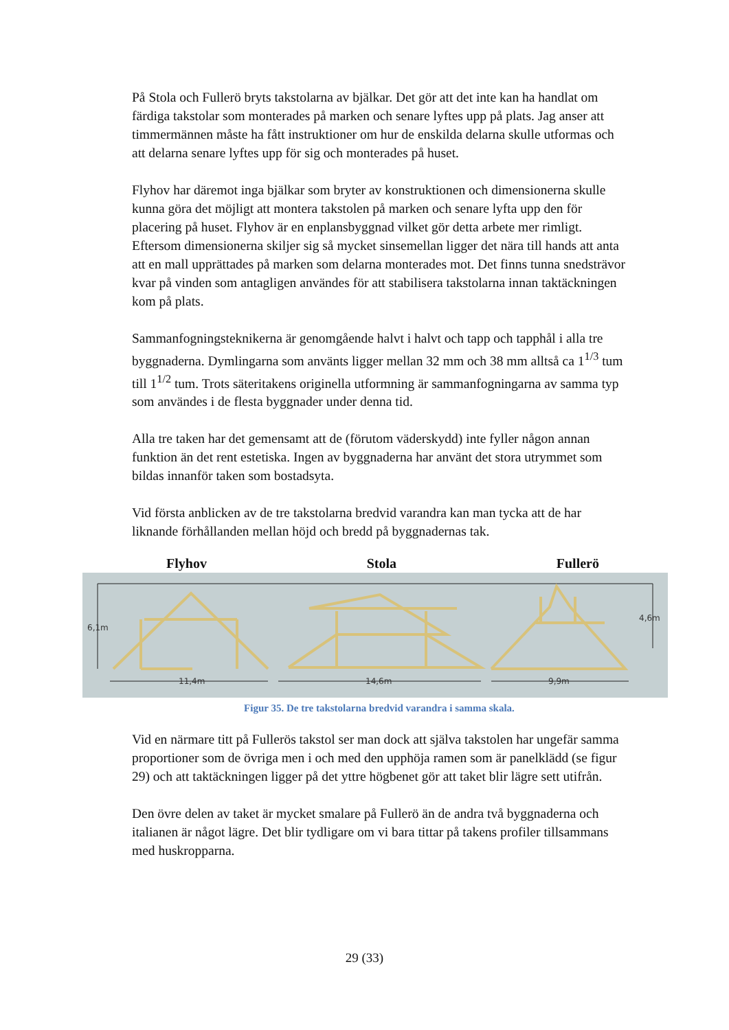På Stola och Fullerö bryts takstolarna av bjälkar. Det gör att det inte kan ha handlat om färdiga takstolar som monterades på marken och senare lyftes upp på plats. Jag anser att timmermännen måste ha fått instruktioner om hur de enskilda delarna skulle utformas och att delarna senare lyftes upp för sig och monterades på huset.
Flyhov har däremot inga bjälkar som bryter av konstruktionen och dimensionerna skulle kunna göra det möjligt att montera takstolen på marken och senare lyfta upp den för placering på huset. Flyhov är en enplansbyggnad vilket gör detta arbete mer rimligt. Eftersom dimensionerna skiljer sig så mycket sinsemellan ligger det nära till hands att anta att en mall upprättades på marken som delarna monterades mot. Det finns tunna snedsträvor kvar på vinden som antagligen användes för att stabilisera takstolarna innan taktäckningen kom på plats.
Sammanfogningsteknikerna är genomgående halvt i halvt och tapp och tapphål i alla tre byggnaderna. Dymlingarna som använts ligger mellan 32 mm och 38 mm alltså ca 1<sup>1/3</sup> tum till 1<sup>1/2</sup> tum. Trots säteritakens originella utformning är sammanfogningarna av samma typ som användes i de flesta byggnader under denna tid.
Alla tre taken har det gemensamt att de (förutom väderskydd) inte fyller någon annan funktion än det rent estetiska. Ingen av byggnaderna har använt det stora utrymmet som bildas innanför taken som bostadsyta.
Vid första anblicken av de tre takstolarna bredvid varandra kan man tycka att de har liknande förhållanden mellan höjd och bredd på byggnadernas tak.
Flyhov Stola Fullerö
6,1m
4,6m
11,4m
14,6m
9,9m
Figur 35. De tre takstolarna bredvid varandra i samma skala.
Vid en närmare titt på Fullerös takstol ser man dock att själva takstolen har ungefär samma proportioner som de övriga men i och med den upphöja ramen som är panelklädd (se figur 29) och att taktäckningen ligger på det yttre högbenet gör att taket blir lägre sett utifrån.
Den övre delen av taket är mycket smalare på Fullerö än de andra två byggnaderna och italianen är något lägre. Det blir tydligare om vi bara tittar på takens profiler tillsammans med huskropparna.
29 (33)